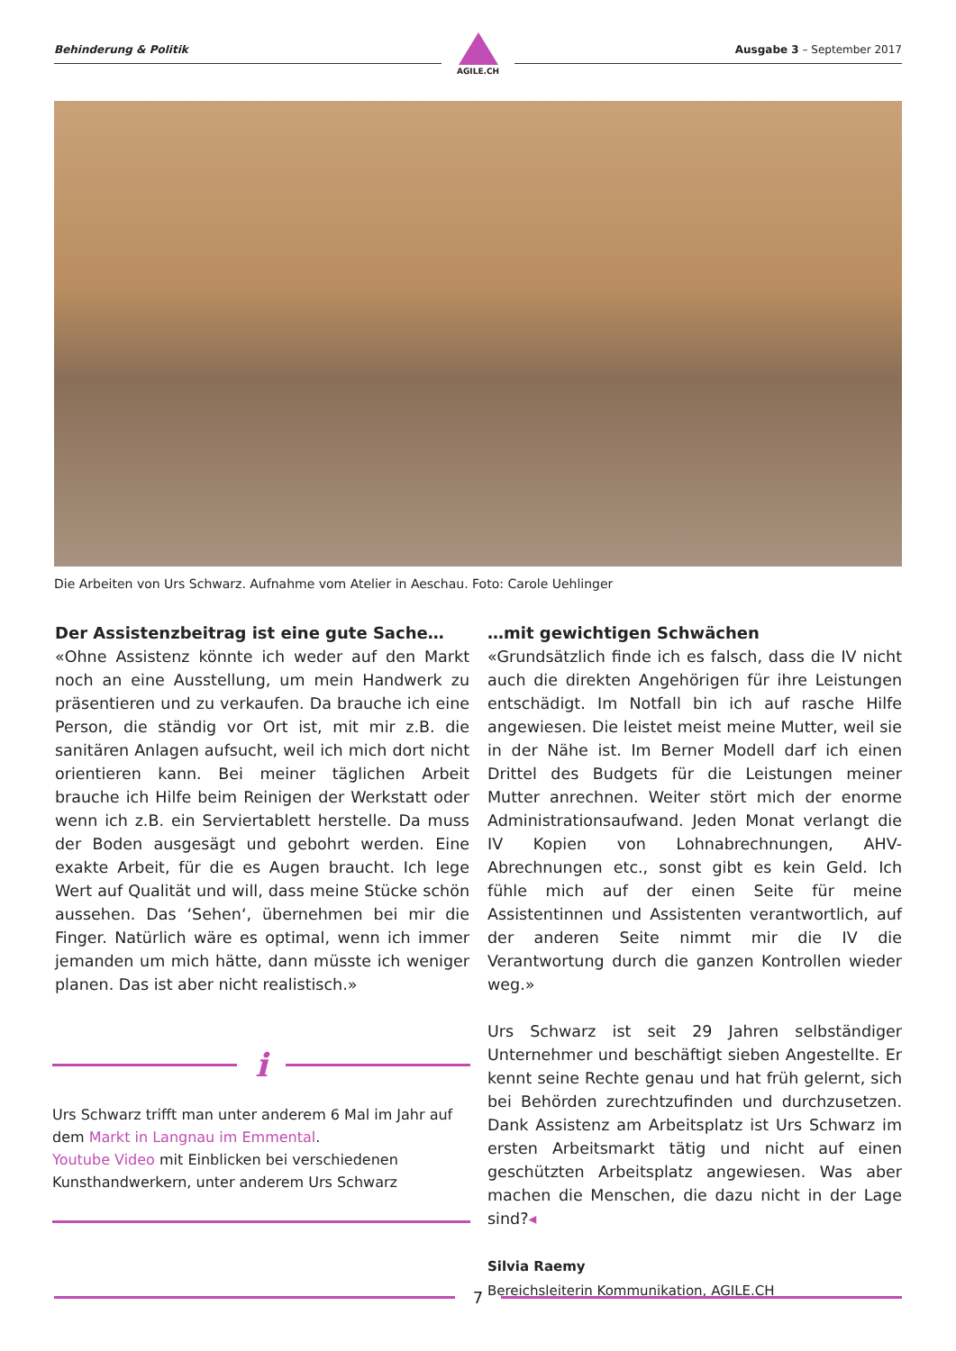Behinderung & Politik Ausgabe 3 – September 2017
AGILE.CH
Die Arbeiten von Urs Schwarz. Aufnahme vom Atelier in Aeschau. Foto: Carole Uehlinger
Der Assistenzbeitrag ist eine gute Sache…
«Ohne Assistenz könnte ich weder auf den Markt noch an eine Ausstellung, um mein Handwerk zu präsentieren und zu verkaufen. Da brauche ich eine Person, die ständig vor Ort ist, mit mir z.B. die sanitären Anlagen aufsucht, weil ich mich dort nicht orientieren kann. Bei meiner täglichen Arbeit brauche ich Hilfe beim Reinigen der Werkstatt oder wenn ich z.B. ein Serviertablett herstelle. Da muss der Boden ausgesägt und gebohrt werden. Eine exakte Arbeit, für die es Augen braucht. Ich lege Wert auf Qualität und will, dass meine Stücke schön aussehen. Das ‘Sehen‘, übernehmen bei mir die Finger. Natürlich wäre es optimal, wenn ich immer jemanden um mich hätte, dann müsste ich weniger planen. Das ist aber nicht realistisch.»
…mit gewichtigen Schwächen
«Grundsätzlich finde ich es falsch, dass die IV nicht auch die direkten Angehörigen für ihre Leistungen entschädigt. Im Notfall bin ich auf rasche Hilfe angewiesen. Die leistet meist meine Mutter, weil sie in der Nähe ist. Im Berner Modell darf ich einen Drittel des Budgets für die Leistungen meiner Mutter anrechnen. Weiter stört mich der enorme Administrationsaufwand. Jeden Monat verlangt die IV Kopien von Lohnabrechnungen, AHV-Abrechnungen etc., sonst gibt es kein Geld. Ich fühle mich auf der einen Seite für meine Assistentinnen und Assistenten verantwortlich, auf der anderen Seite nimmt mir die IV die Verantwortung durch die ganzen Kontrollen wieder weg.»
Urs Schwarz ist seit 29 Jahren selbständiger Unternehmer und beschäftigt sieben Angestellte. Er kennt seine Rechte genau und hat früh gelernt, sich bei Behörden zurechtzufinden und durchzusetzen. Dank Assistenz am Arbeitsplatz ist Urs Schwarz im ersten Arbeitsmarkt tätig und nicht auf einen geschützten Arbeitsplatz angewiesen. Was aber machen die Menschen, die dazu nicht in der Lage sind?◂
Silvia Raemy
Bereichsleiterin Kommunikation, AGILE.CH
i
Urs Schwarz trifft man unter anderem 6 Mal im Jahr auf dem Markt in Langnau im Emmental.
Youtube Video mit Einblicken bei verschiedenen Kunsthandwerkern, unter anderem Urs Schwarz
7